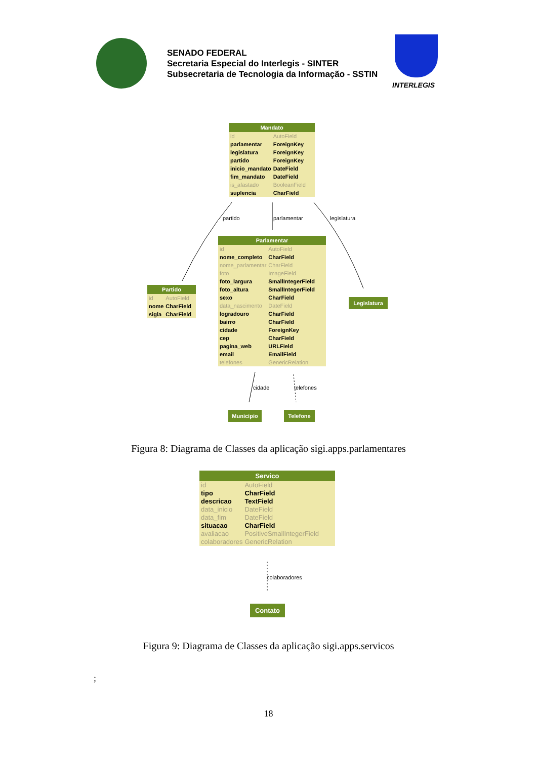SENADO FEDERAL
Secretaria Especial do Interlegis - SINTER
Subsecretaria de Tecnologia da Informação - SSTIN
INTERLEGIS
Mandato
| id | AutoField |
| parlamentar | ForeignKey |
| legislatura | ForeignKey |
| partido | ForeignKey |
| inicio_mandato | DateField |
| fim_mandato | DateField |
| is_afastado | BooleanField |
| suplencia | CharField |
partido parlamentar legislatura
Parlamentar
| id | AutoField |
| nome_completo | CharField |
| nome_parlamentar | CharField |
| foto | ImageField |
| foto_largura | SmallIntegerField |
| foto_altura | SmallIntegerField |
| sexo | CharField |
| data_nascimento | DateField |
| logradouro | CharField |
| bairro | CharField |
| cidade | ForeignKey |
| cep | CharField |
| pagina_web | URLField |
| email | EmailField |
| telefones | GenericRelation |
Partido
| id | AutoField |
| nome | CharField |
| sigla | CharField |
Legislatura
cidade telefones
Municipio Telefone
Figura 8: Diagrama de Classes da aplicação sigi.apps.parlamentares
Servico
| id | AutoField |
| tipo | CharField |
| descricao | TextField |
| data_inicio | DateField |
| data_fim | DateField |
| situacao | CharField |
| avaliacao | PositiveSmallIntegerField |
| colaboradores | GenericRelation |
colaboradores
Contato
Figura 9: Diagrama de Classes da aplicação sigi.apps.servicos
;
18